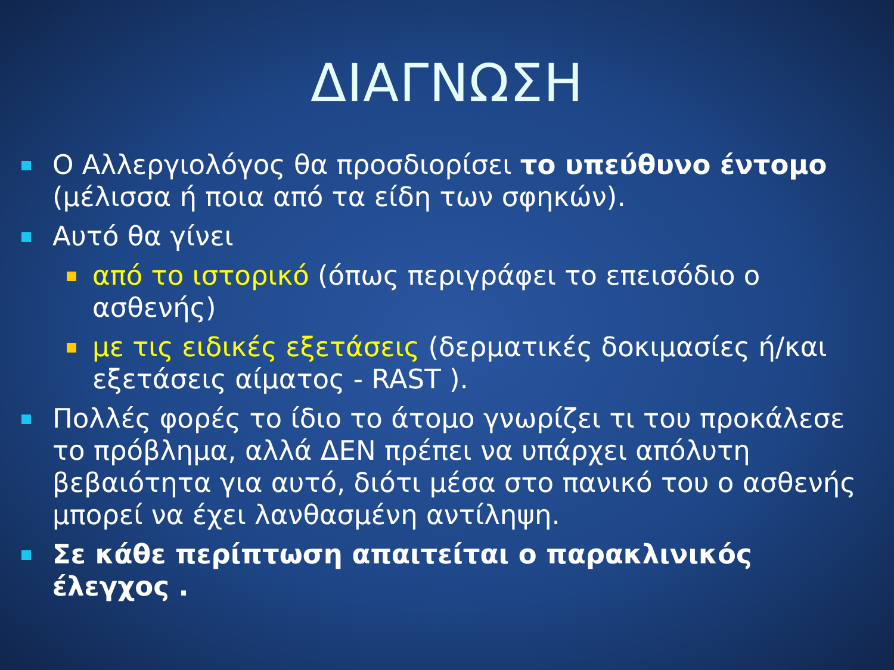ΔΙΑΓΝΩΣΗ
Ο Αλλεργιολόγος θα προσδιορίσει το υπεύθυνο έντομο (μέλισσα ή ποια από τα είδη των σφηκών).
Αυτό θα γίνει
από το ιστορικό (όπως περιγράφει το επεισόδιο ο ασθενής)
με τις ειδικές εξετάσεις (δερματικές δοκιμασίες ή/και εξετάσεις αίματος - RAST ).
Πολλές φορές το ίδιο το άτομο γνωρίζει τι του προκάλεσε το πρόβλημα, αλλά ΔΕΝ πρέπει να υπάρχει απόλυτη βεβαιότητα για αυτό, διότι μέσα στο πανικό του ο ασθενής μπορεί να έχει λανθασμένη αντίληψη.
Σε κάθε περίπτωση απαιτείται ο παρακλινικός έλεγχος .